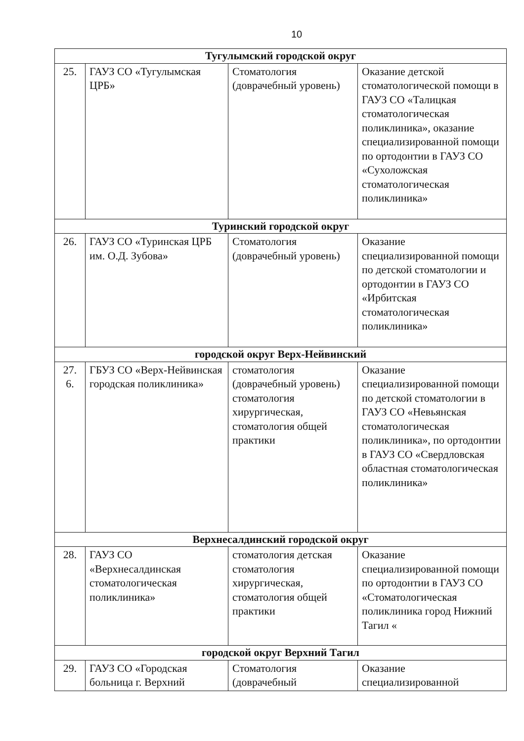10
| Тугулымский городской округ | | | |
| 25. | ГАУЗ СО «Тугулымская ЦРБ» | Стоматология (доврачебный уровень) | Оказание детской стоматологической помощи в ГАУЗ СО «Талицкая стоматологическая поликлиника», оказание специализированной помощи по ортодонтии в ГАУЗ СО «Сухоложская стоматологическая поликлиника» |
| Туринский городской округ | | | |
| 26. | ГАУЗ СО «Туринская ЦРБ им. О.Д. Зубова» | Стоматология (доврачебный уровень) | Оказание специализированной помощи по детской стоматологии и ортодонтии в ГАУЗ СО «Ирбитская стоматологическая поликлиника» |
| городской округ Верх-Нейвинский | | | |
| 27. 6. | ГБУЗ СО «Верх-Нейвинская городская поликлиника» | стоматология (доврачебный уровень) стоматология хирургическая, стоматология общей практики | Оказание специализированной помощи по детской стоматологии в ГАУЗ СО «Невьянская стоматологическая поликлиника», по ортодонтии в ГАУЗ СО «Свердловская областная стоматологическая поликлиника» |
| Верхнесалдинский городской округ | | | |
| 28. | ГАУЗ СО «Верхнесалдинская стоматологическая поликлиника» | стоматология детская стоматология хирургическая, стоматология общей практики | Оказание специализированной помощи по ортодонтии в ГАУЗ СО «Стоматологическая поликлиника город Нижний Тагил « |
| городской округ Верхний Тагил | | | |
| 29. | ГАУЗ СО «Городская больница г. Верхний | Стоматология (доврачебный | Оказание специализированной |